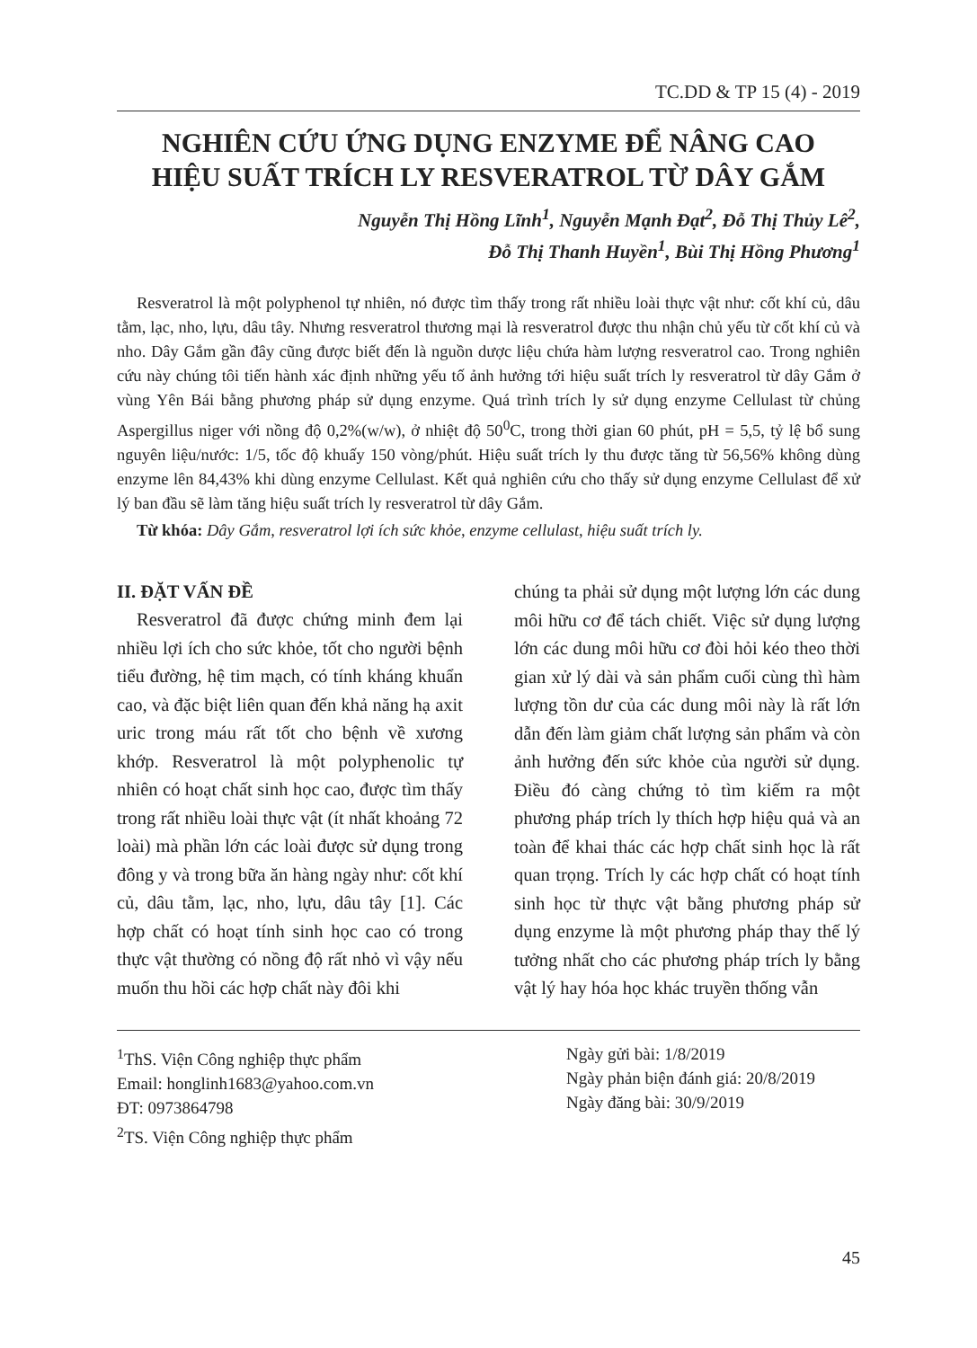TC.DD & TP 15 (4) - 2019
NGHIÊN CỨU ỨNG DỤNG ENZYME ĐỂ NÂNG CAO
HIỆU SUẤT TRÍCH LY RESVERATROL TỪ DÂY GẮM
Nguyễn Thị Hồng Lĩnh<sup>1</sup>, Nguyễn Mạnh Đạt<sup>2</sup>, Đỗ Thị Thủy Lê<sup>2</sup>,
Đỗ Thị Thanh Huyền<sup>1</sup>, Bùi Thị Hồng Phương<sup>1</sup>
Resveratrol là một polyphenol tự nhiên, nó được tìm thấy trong rất nhiều loài thực vật như: cốt khí củ, dâu tằm, lạc, nho, lựu, dâu tây. Nhưng resveratrol thương mại là resveratrol được thu nhận chủ yếu từ cốt khí củ và nho. Dây Gắm gần đây cũng được biết đến là nguồn dược liệu chứa hàm lượng resveratrol cao. Trong nghiên cứu này chúng tôi tiến hành xác định những yếu tố ảnh hưởng tới hiệu suất trích ly resveratrol từ dây Gắm ở vùng Yên Bái bằng phương pháp sử dụng enzyme. Quá trình trích ly sử dụng enzyme Cellulast từ chủng Aspergillus niger với nồng độ 0,2%(w/w), ở nhiệt độ 50<sup>0</sup>C, trong thời gian 60 phút, pH = 5,5, tỷ lệ bổ sung nguyên liệu/nước: 1/5, tốc độ khuấy 150 vòng/phút. Hiệu suất trích ly thu được tăng từ 56,56% không dùng enzyme lên 84,43% khi dùng enzyme Cellulast. Kết quả nghiên cứu cho thấy sử dụng enzyme Cellulast để xử lý ban đầu sẽ làm tăng hiệu suất trích ly resveratrol từ dây Gắm.
Từ khóa: Dây Gắm, resveratrol lợi ích sức khỏe, enzyme cellulast, hiệu suất trích ly.
II. ĐẶT VẤN ĐỀ
Resveratrol đã được chứng minh đem lại nhiều lợi ích cho sức khỏe, tốt cho người bệnh tiểu đường, hệ tim mạch, có tính kháng khuẩn cao, và đặc biệt liên quan đến khả năng hạ axit uric trong máu rất tốt cho bệnh về xương khớp. Resveratrol là một polyphenolic tự nhiên có hoạt chất sinh học cao, được tìm thấy trong rất nhiều loài thực vật (ít nhất khoảng 72 loài) mà phần lớn các loài được sử dụng trong đông y và trong bữa ăn hàng ngày như: cốt khí củ, dâu tằm, lạc, nho, lựu, dâu tây [1]. Các hợp chất có hoạt tính sinh học cao có trong thực vật thường có nồng độ rất nhỏ vì vậy nếu muốn thu hồi các hợp chất này đôi khi
chúng ta phải sử dụng một lượng lớn các dung môi hữu cơ để tách chiết. Việc sử dụng lượng lớn các dung môi hữu cơ đòi hỏi kéo theo thời gian xử lý dài và sản phẩm cuối cùng thì hàm lượng tồn dư của các dung môi này là rất lớn dẫn đến làm giảm chất lượng sản phẩm và còn ảnh hưởng đến sức khỏe của người sử dụng. Điều đó càng chứng tỏ tìm kiếm ra một phương pháp trích ly thích hợp hiệu quả và an toàn để khai thác các hợp chất sinh học là rất quan trọng. Trích ly các hợp chất có hoạt tính sinh học từ thực vật bằng phương pháp sử dụng enzyme là một phương pháp thay thế lý tưởng nhất cho các phương pháp trích ly bằng vật lý hay hóa học khác truyền thống vẫn
<sup>1</sup> ThS. Viện Công nghiệp thực phẩm
Email: honglinh1683@yahoo.com.vn
ĐT: 0973864798
<sup>2</sup> TS. Viện Công nghiệp thực phẩm
Ngày gửi bài: 1/8/2019
Ngày phản biện đánh giá: 20/8/2019
Ngày đăng bài: 30/9/2019
45